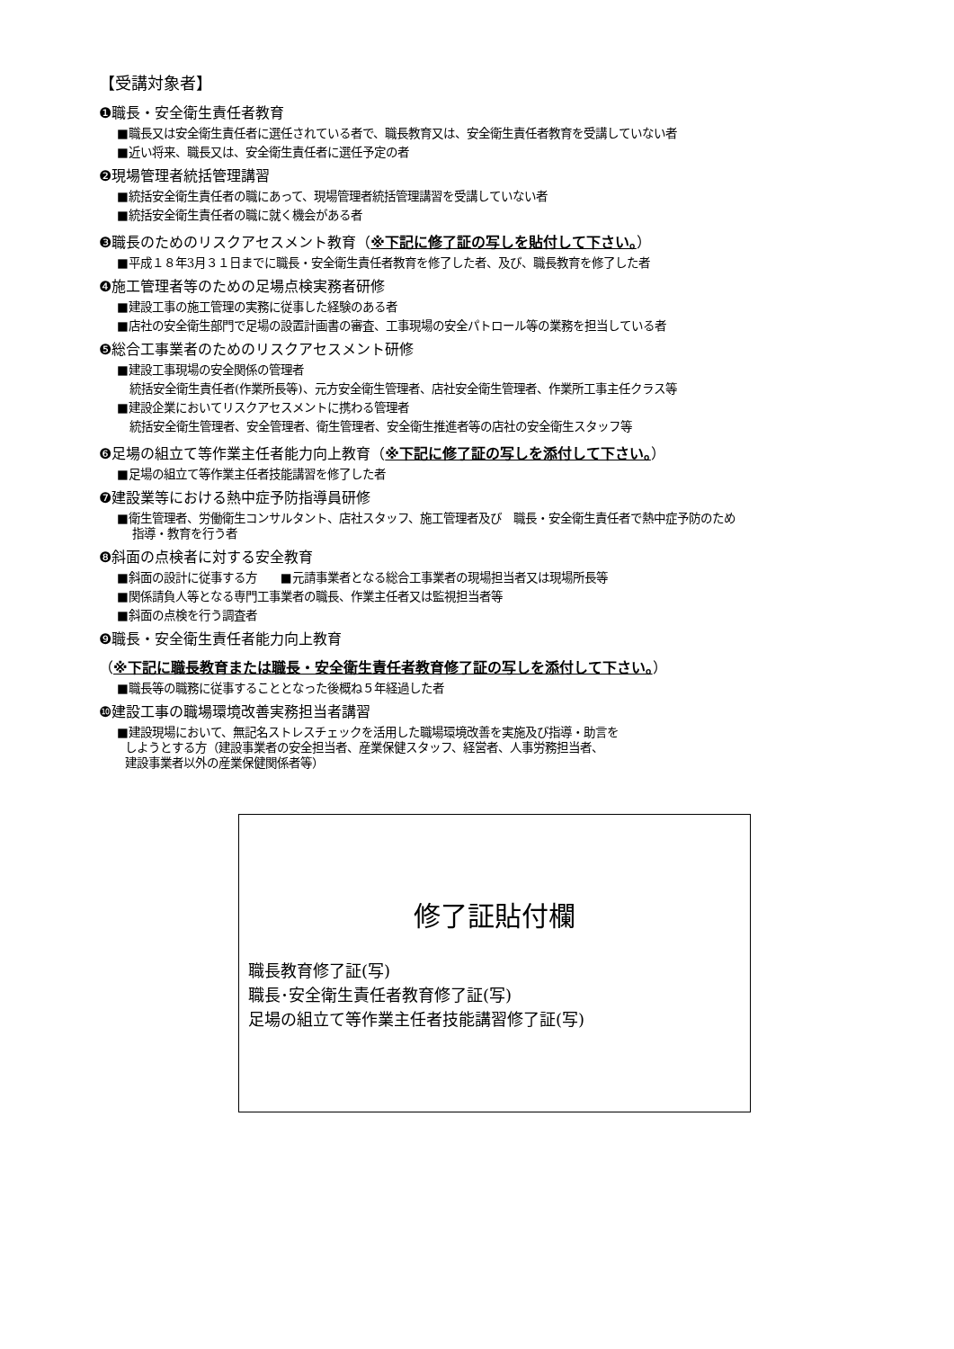【受講対象者】
❶職長・安全衛生責任者教育
■職長又は安全衛生責任者に選任されている者で、職長教育又は、安全衛生責任者教育を受講していない者
■近い将来、職長又は、安全衛生責任者に選任予定の者
❷現場管理者統括管理講習
■統括安全衛生責任者の職にあって、現場管理者統括管理講習を受講していない者
■統括安全衛生責任者の職に就く機会がある者
❸職長のためのリスクアセスメント教育（※下記に修了証の写しを貼付して下さい。）
■平成１８年3月３１日までに職長・安全衛生責任者教育を修了した者、及び、職長教育を修了した者
❹施工管理者等のための足場点検実務者研修
■建設工事の施工管理の実務に従事した経験のある者
■店社の安全衛生部門で足場の設置計画書の審査、工事現場の安全パトロール等の業務を担当している者
❺総合工事業者のためのリスクアセスメント研修
■建設工事現場の安全関係の管理者
統括安全衛生責任者(作業所長等)、元方安全衛生管理者、店社安全衛生管理者、作業所工事主任クラス等
■建設企業においてリスクアセスメントに携わる管理者
統括安全衛生管理者、安全管理者、衛生管理者、安全衛生推進者等の店社の安全衛生スタッフ等
❻足場の組立て等作業主任者能力向上教育（※下記に修了証の写しを添付して下さい。）
■足場の組立て等作業主任者技能講習を修了した者
❼建設業等における熱中症予防指導員研修
■衛生管理者、労働衛生コンサルタント、店社スタッフ、施工管理者及び　職長・安全衛生責任者で熱中症予防のため
指導・教育を行う者
❽斜面の点検者に対する安全教育
■斜面の設計に従事する方　　■元請事業者となる総合工事業者の現場担当者又は現場所長等
■関係請負人等となる専門工事業者の職長、作業主任者又は監視担当者等
■斜面の点検を行う調査者
❾職長・安全衛生責任者能力向上教育
（※下記に職長教育または職長・安全衛生責任者教育修了証の写しを添付して下さい。）
■職長等の職務に従事することとなった後概ね５年経過した者
❿建設工事の職場環境改善実務担当者講習
■建設現場において、無記名ストレスチェックを活用した職場環境改善を実施及び指導・助言を
しようとする方（建設事業者の安全担当者、産業保健スタッフ、経営者、人事労務担当者、
建設事業者以外の産業保健関係者等）
修了証貼付欄
職長教育修了証(写)
職長･安全衛生責任者教育修了証(写)
足場の組立て等作業主任者技能講習修了証(写)